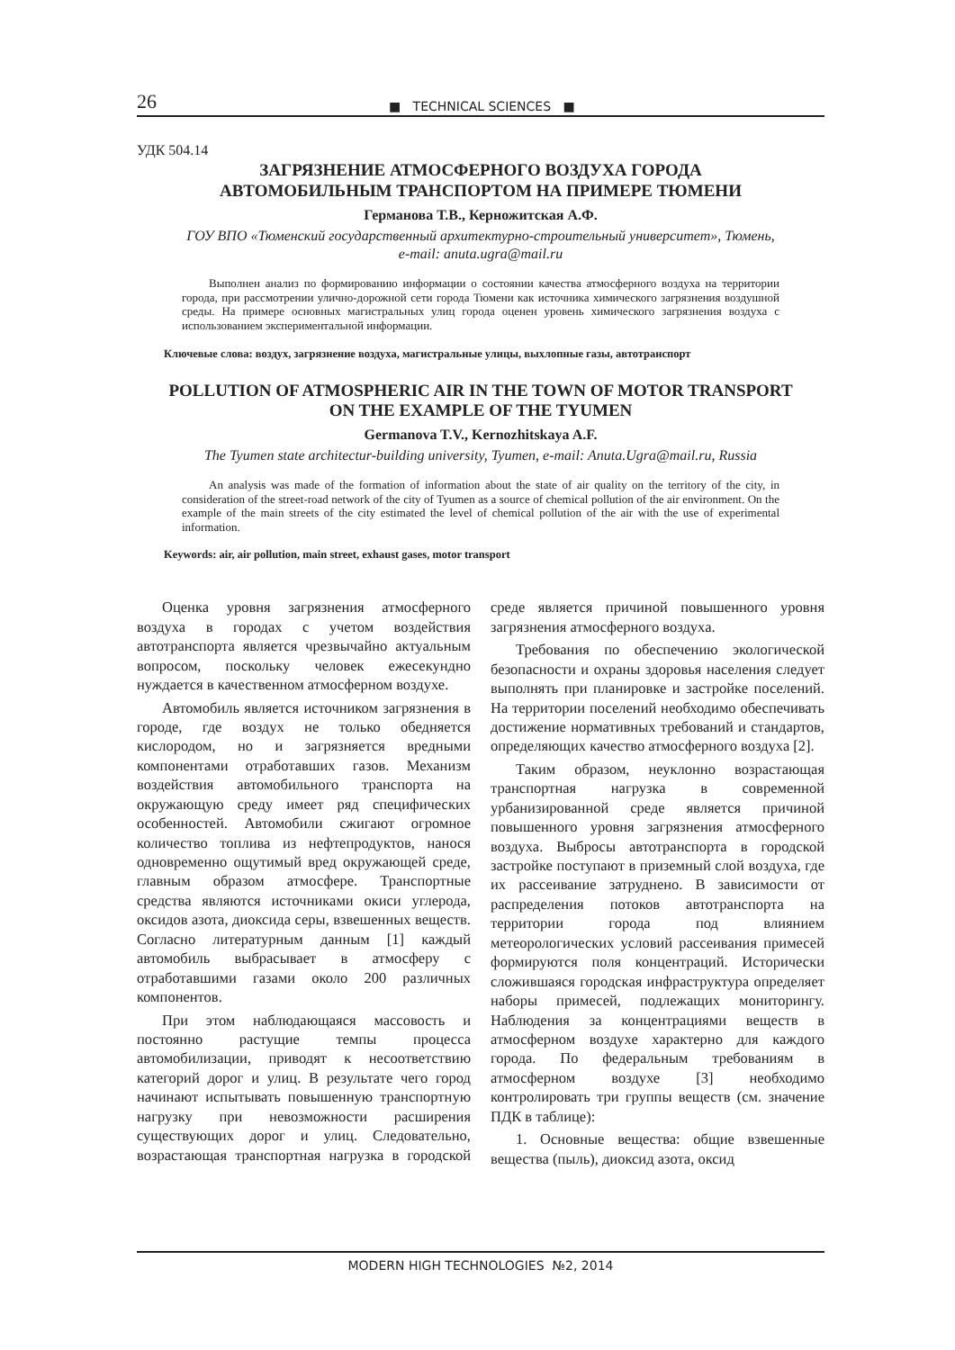26 ■ TECHNICAL SCIENCES ■
УДК 504.14
ЗАГРЯЗНЕНИЕ АТМОСФЕРНОГО ВОЗДУХА ГОРОДА
АВТОМОБИЛЬНЫМ ТРАНСПОРТОМ НА ПРИМЕРЕ ТЮМЕНИ
Германова Т.В., Керножитская А.Ф.
ГОУ ВПО «Тюменский государственный архитектурно-строительный университет», Тюмень,
e-mail: anuta.ugra@mail.ru
Выполнен анализ по формированию информации о состоянии качества атмосферного воздуха на территории города, при рассмотрении улично-дорожной сети города Тюмени как источника химического загрязнения воздушной среды. На примере основных магистральных улиц города оценен уровень химического загрязнения воздуха с использованием экспериментальной информации.
Ключевые слова: воздух, загрязнение воздуха, магистральные улицы, выхлопные газы, автотранспорт
POLLUTION OF ATMOSPHERIC AIR IN THE TOWN OF MOTOR TRANSPORT
ON THE EXAMPLE OF THE TYUMEN
Germanova T.V., Kernozhitskaya A.F.
The Tyumen state architectur-building university, Tyumen, e-mail: Anuta.Ugra@mail.ru, Russia
An analysis was made of the formation of information about the state of air quality on the territory of the city, in consideration of the street-road network of the city of Tyumen as a source of chemical pollution of the air environment. On the example of the main streets of the city estimated the level of chemical pollution of the air with the use of experimental information.
Keywords: air, air pollution, main street, exhaust gases, motor transport
Оценка уровня загрязнения атмосферного воздуха в городах с учетом воздействия автотранспорта является чрезвычайно актуальным вопросом, поскольку человек ежесекундно нуждается в качественном атмосферном воздухе.
Автомобиль является источником загрязнения в городе, где воздух не только обедняется кислородом, но и загрязняется вредными компонентами отработавших газов. Механизм воздействия автомобильного транспорта на окружающую среду имеет ряд специфических особенностей. Автомобили сжигают огромное количество топлива из нефтепродуктов, нанося одновременно ощутимый вред окружающей среде, главным образом атмосфере. Транспортные средства являются источниками окиси углерода, оксидов азота, диоксида серы, взвешенных веществ. Согласно литературным данным [1] каждый автомобиль выбрасывает в атмосферу с отработавшими газами около 200 различных компонентов.
При этом наблюдающаяся массовость и постоянно растущие темпы процесса автомобилизации, приводят к несоответствию категорий дорог и улиц. В результате чего город начинают испытывать повышенную транспортную нагрузку при невозможности расширения существующих дорог и улиц. Следовательно, возрастающая транспортная нагрузка в городской среде является причиной повышенного уровня загрязнения атмосферного воздуха.
Требования по обеспечению экологической безопасности и охраны здоровья населения следует выполнять при планировке и застройке поселений. На территории поселений необходимо обеспечивать достижение нормативных требований и стандартов, определяющих качество атмосферного воздуха [2].
Таким образом, неуклонно возрастающая транспортная нагрузка в современной урбанизированной среде является причиной повышенного уровня загрязнения атмосферного воздуха. Выбросы автотранспорта в городской застройке поступают в приземный слой воздуха, где их рассеивание затруднено. В зависимости от распределения потоков автотранспорта на территории города под влиянием метеорологических условий рассеивания примесей формируются поля концентраций. Исторически сложившаяся городская инфраструктура определяет наборы примесей, подлежащих мониторингу. Наблюдения за концентрациями веществ в атмосферном воздухе характерно для каждого города. По федеральным требованиям в атмосферном воздухе [3] необходимо контролировать три группы веществ (см. значение ПДК в таблице):
1. Основные вещества: общие взвешенные вещества (пыль), диоксид азота, оксид
MODERN HIGH TECHNOLOGIES №2, 2014